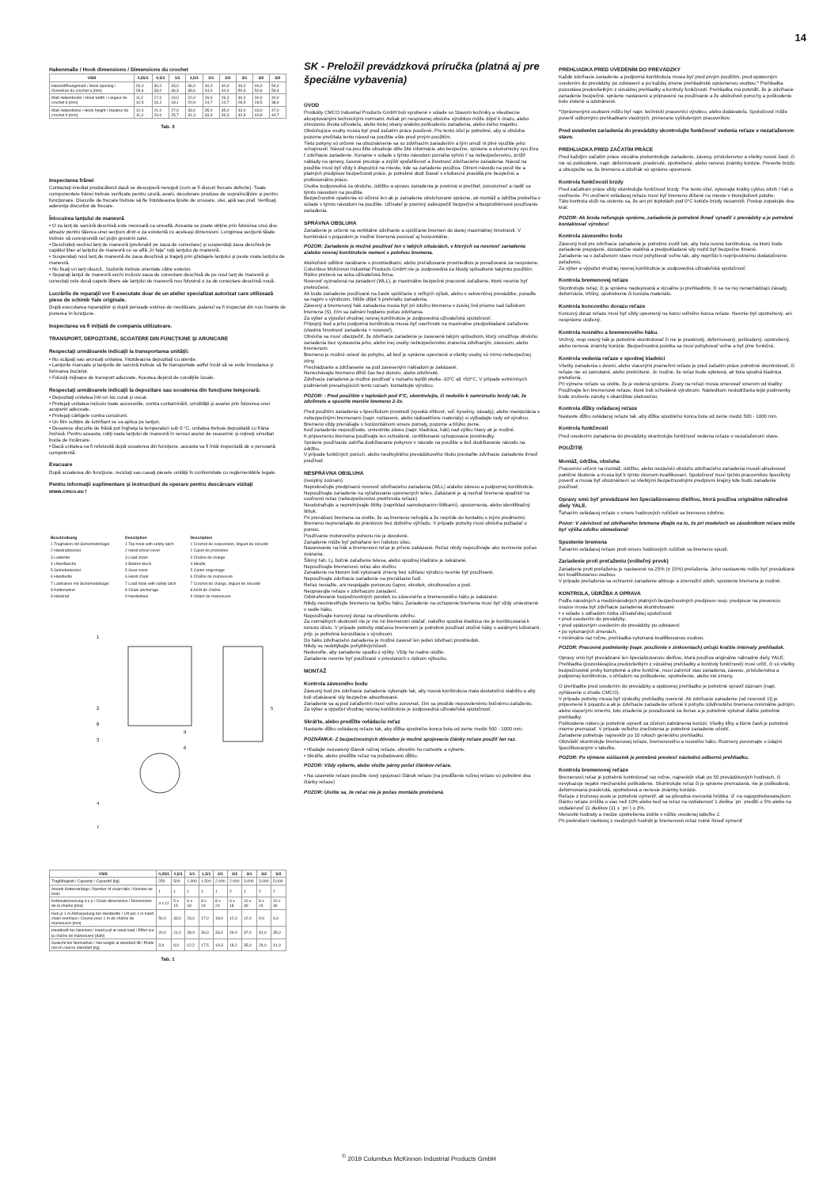14
Hakenmaße / Hook dimensions / Dimensions du crochet
| VSIII | 0,25/1 | 0,5/1 | 1/1 | 1,5/1 | 2/1 | 2/2 | 3/1 | 3/2 | 5/2 |
| --- | --- | --- | --- | --- | --- | --- | --- | --- | --- |
| Hakenöffnungsmaß / Hook opening / Ouverture du crochet a [mm] | 26,0 28,6 | 30,0 33,0 | 33,0 36,3 | 36,0 39,6 | 40,0 44,0 | 40,0 44,0 | 46,0 50,6 | 46,0 50,6 | 54,0 59,4 |
| Maß Hakenbreite / Hook width / Largeur du crochet b [mm] | 11,0 10,5 | 17,0 16,2 | 19,0 18,1 | 22,0 20,9 | 26,0 24,7 | 26,0 24,7 | 30,0 28,5 | 30,0 28,5 | 40,0 38,0 |
| Maß Hakendicke / Hook height / Hauteur du crochet h [mm] | 12,0 11,4 | 21,0 20,0 | 27,0 25,7 | 33,0 31,4 | 35,0 33,3 | 35,0 33,3 | 43,0 40,9 | 43,0 40,9 | 47,0 44,7 |
Tab. 3
Inspectarea frânei
Contactaţi imediat producătorul dacă se descoperă nereguli (cum ar fi discuri frecare defecte). Toate componentele frânei trebuie verificate pentru uzură, avarii, decolorare produse de supraîncălzire şi pentru funcţionare. Discurile de frecare trebuie să fie întotdeauna lipsite de unsoare, ulei, apă sau praf. Verificaţi aderenţa discurilor de frecare.
Înlocuirea lanţului de manevră
• O za lanţ de sarcină deschisă este necesară ca unealtă. Aceasta se poate obţine prin folosirea unui disc abraziv pentru tăierea unei secţiuni dintr-o za existentă cu aceleaşi dimensiuni. Lungimea secţiunii tăiate trebuie să corespundă cel puţin grosimii zalei.
• Deschideţi vechiul lanţ de manevră (preferabil pe zaua de conectare) şi suspendaţi zaua deschisă pe capătul liber al lanţului de manevră ce se află „în faţa" roţii lanţului de manevră.
• Suspendaţi noul lanţ de manevră de zaua deschisă şi trageţi prin ghidajele lanţului şi peste roata lanţului de manevră.
• Nu fixaţi un lanţ răsucit.. Sudurile trebuie orientate către exterior.
• Separaţi lanţul de manevră vechi inclusiv zaua de conectare deschisă de pe noul lanţ de manevră şi conectaţi cele două capete libere ale lanţului de manevră nou folosind o za de conectare deschisă nouă.
Lucrările de reparaţii vor fi executate doar de un atelier specializat autorizat care utilizează piese de schimb Yale originale.
După executarea reparaţiilor şi după perioade extinse de neutilizare, palanul va fi inspectat din nou înainte de punerea în funcţiune.
Inspectarea va fi iniţiată de compania utilizatoare.
TRANSPORT, DEPOZITARE, SCOATERE DIN FUNCŢIUNE ŞI ARUNCARE
Respectaţi următoarele indicaţii la transportarea unităţii:
• Nu scăpaţi sau aruncaţi unitatea, întotdeauna depozitaţi cu atenţie.
• Lanţurile manuale şi lanţurile de sarcină trebuie să fie transportate astfel încât să se evite înnodarea şi formarea buclelor.
• Folosiţi mijloace de transport adecvate. Acestea depind de condiţiile locale.
Respectaţi următoarele indicaţii la depozitare sau scoaterea din funcţiune temporară:
• Depozitaţi unitatea într-un loc curat şi uscat.
• Protejaţi unitatea inclusiv toate accesoriile, contra contaminării, umidităţii şi avariei prin folosirea unei acoperiri adecvate.
• Protejaţi cârligele contra coroziunii.
• Un film subţire de lubrifiant se va aplica pe lanţuri.
• Deoarece discurile de frână pot îngheţa la temperaturi sub 0 °C, unitatea trebuie depozitată cu frâna închisă. Pentru aceasta, rotiţi roata lanţului de manevră în sensul acelor de ceasornic şi reţineţi simultan bucla de încărcare.
• Dacă unitatea va fi refolosită după scoaterea din funcţiune, aceasta va fi întâi inspectată de o persoană competentă.
Evacuare
După scoaterea din funcţiune, reciclaţi sau casaţi piesele unităţii în conformitate cu reglementările legale.
Pentru informaţii suplimentare şi instrucţiuni de operare pentru descărcare vizitaţi www.cmco.eu !
| Beschreibung | Description | Description |
| --- | --- | --- |
| 1 Traghaken mit Sicherheitsbügel | 1 Top hook with safety latch | 1 Crochet de suspension, linguet de sécurité |
| 2 Handraddeckel | 2 Hand wheel cover | 2 Capot de protection |
| 3 Lastkette | 3 Load chain | 3 Chaîne de charge |
| 4 Unterflasche | 4 Bottom block | 4 Moufle |
| 5 Getriebedeckel | 5 Gear cover | 5 Carter engrenage |
| 6 Handkette | 6 Hand chain | 6 Chaîne de manoeuvre |
| 7 Lasthaken mit Sicherheitsbügel | 7 Load hook with safety latch | 7 Crochet de charge, linguet de sécurité |
| 8 Kettenanker | 8 Chain anchorage | 8 Arrêt de chaîne |
| 9 Handrad | 9 Handwheel | 9 Volant de manoeuvre |
1
2
8
3
4
7
9
6
5
| VSIII | 0,25/1 | 0,5/1 | 1/1 | 1,5/1 | 2/1 | 2/2 | 3/1 | 3/2 | 5/2 |
| --- | --- | --- | --- | --- | --- | --- | --- | --- | --- |
| Tragfähigkeit / Capacity / Capacité [kg] | 250 | 500 | 1.000 | 1.500 | 2.000 | 2.000 | 3.000 | 3.000 | 5.000 |
| Anzahl Kettenstränge / Number of chain falls / Nombre de brins | 1 | 1 | 1 | 1 | 1 | 2 | 1 | 2 | 2 |
| Kettenabmessung d x p / Chain dimensions / Dimensions de la chaîne [mm] | 4 x 12 | 5 x 15 | 6 x 18 | 8 x 24 | 8 x 24 | 6 x 18 | 10 x 30 | 8 x 24 | 10 x 30 |
| Hub je 1 m Abhaspelung der Handkette / Lift per 1 m hand chain overhaul / Course pour 1 m de chaîne de manoeuvre [mm] | 50,0 | 33,0 | 23,0 | 17,0 | 18,0 | 12,0 | 12,0 | 9,0 | 6,0 |
| Handkraft bei Nennlast / Hand pull at rated load / Effort sur la chaîne de manoeuvre [daN] | 20,0 | 21,0 | 28,0 | 30,0 | 33,0 | 29,0 | 37,0 | 31,0 | 35,0 |
| Gewicht bei Normalhub / Net weight at standard lift / Poids net en course standard [kg] | 3,9 | 9,0 | 12,2 | 17,5 | 19,3 | 18,2 | 35,0 | 29,0 | 41,0 |
Tab. 1
SK - Preložil prevádzková príručka (platná aj pre špeciálne vybavenia)
ÚVOD
Produkty CMCO Industrial Products GmbH boli vyrobené v súlade so Stavom techniky a všeobecne akceptovanými technickými normami. Avšak pri nesprávnej obsluhe výrobkov môže dôjsť k úrazu, alebo ohrozeniu života užívateľa, alebo tretej strany a/alebo poškodeniu zariadenia, alebo iného majetku.
Obsluhujúce osoby musia byť pred začatím práce poučené. Pre tento účel je potrebné, aby si obsluha pozorne prečítala tento návod na použitie ešte pred prvým použitím.
Tieto pokyny sú určené na oboznámenie sa so zdvíhacím zariadením a tým umož ní plné využitie jeho schopností. Návod na pou žitie obsahuje dôle žité informácie ako bezpečne, správne a ekonomicky vyu žíva ť zdvíhacie zariadenie. Konanie v súlade s týmto návodom pomáha vyhnú ť sa nebezpečenstvu, znížiť náklady na opravy, časové prestoje a zvýšiť spoľahlivosť a životnosť zdvíhacieho zariadenia. Návod na použitie musí byť vždy k dispozícii na mieste, kde sa zariadenie používa. Okrem návodu na použ itie a platných predpisov bezpečnosti práce, je potrebné dodr žiavať v ešobecné pravidlá pre bezpečnú a profesionálnu prácu.
Osoba zodpovedná za obsluhu, údržbu a opravu zariadenia je povinná si prečítať, porozumieť a riadiť sa týmto návodom na použitie.
Bezpečnostné opatrenia sú účinné len ak je zariadenie obsluhované správne, ak montáž a údržba prebehla v súlade s týmto návodom na použitie. Užívateľ je povinný zabezpečiť bezpečné a bezproblémové používanie zariadenia.
SPRÁVNA OBSLUHA
Zariadenie je určené na vertikálne zdvíhanie a spúšťanie bremien do danej maximálnej hmotnosti. V kombinácii s pojazdom je možné bremená posúvať aj horizontálne.
POZOR: Zariadenie je možné používať len v takých situáciách, v ktorých sa nosnosť zariadenia a/alebo nosnej konštrukcie nemení s polohou bremena.
Akékoľvek odlišné narábanie s prostriedkami, alebo preťažovanie prostriedkov je považované za nesprávne. Columbus McKinnon Industrial Products GmbH nie je zodpovedná za škody spôsobené takýmto použitím. Riziko preberá na seba užívateľská firma.
Nosnosť vyznačená na zariadení (WLL), je maximálne bezpečné pracovné zaťaženie, ktoré nesmie byť prekročené.
Ak bude zariadenie používané na časté spúšťanie z veľkých výšok, alebo v sekvenčnej prevádzke, poraďte sa najprv s výrobcom. Môže dôjsť k prehriatiu zariadenia.
Závesný a bremenový hák zariadenia musia byť pri zdvihu bremena v zvislej línii priamo nad ťažiskom bremena (S), čím sa zabráni hojdaniu počas zdvíhania.
Za výber a výpočet vhodnej nosnej konštrukcie je zodpovedná užívateľská spoločnosť.
Prípojný bod a jeho podporná konštrukcia musia byť navrhnuté na maximálne predpokladané zaťaženie (vlastná hmotnosť zariadenia + nosnosť).
Obsluha sa musí ubezpečiť, že zdvíhacie zariadenie je zavesené takým spôsobom, ktorý umožňuje obsluhu zariadenia bez vystavenia jeho, alebo inej osoby nebezpečenstvu zranenia zdvíhaným, závesom, alebo bremenom.
Bremeno je možné uviesť do pohybu, až keď je správne upevnené a všetky osoby sú mimo nebezpečnej zóny.
Prechádzanie a zdržiavanie sa pod zaveseným nákladom je zakázané.
Nenechávajte bremeno dlhší čas bez dozoru, alebo zdvihnuté.
Zdvíhacie zariadenie je možné používať v rozsahu teplôt okolia -10°C až +50°C. V prípade extrémnych podmienok presahujúcich tento rozsah, kontaktujte výrobcu.
POZOR: : Pred použitím v teplotách pod 0°C, skontrolujte, či nedošlo k zamrznutiu brzdy tak, že zdvihnete a spustíte menšie bremeno 2-3x.
Pred použitím zariadenia v špecifickom prostredí (vysoká vlhkosť, soľ, kyseliny, zásady), alebo manipulácia s nebezpečnými bremenami (napr. roztavené, alebo rádioaktívne materiály) si vyžiadajte rady od výrobcu.
Bremeno vždy prenášajte v horizontálnom smere pomaly, pozorne a blízko zeme.
Keď zariadenie nepoužívate, umiestnite záves (napr. kladnica, hák) nad výšku hlavy ak je možné.
K pripevneniu bremena používajte len schválené, certifikované uchopovacie prostriedky.
Správne používanie zahŕňa dodržiavanie pokynov v návode na použitie a tiež dodržiavanie návodu na údržbu.
V prípade funkčných porúch, alebo neobvyklého prevádzkového hluku prestaňte zdvíhacie zariadenie ihneď používať.
NESPRÁVNA OBSLUHA
(neúplný zoznam)
Neprekračujte predpísanú nosnosť zdvíhacieho zariadenia (WLL) a/alebo závesu a podpornej konštrukcie.
Nepoužívajte zariadenie na vyťahovanie upevnených telies. Zakázané je aj nechať bremená spadnúť na uvoľnenú reťaz (nebezpečenstvo pretrhnutia reťaze)
Neodstraňujte a neprekrývajte štítky (napríklad samolepiacimi štítkami), upozornenia, alebo identifikačný štítok.
Pri prenášaní bremena sa uistite, že sa bremeno nehojdá a že nepríde do kontaktu s inými predmetmi.
Bremeno neprenášajte do priestorov bez dobrého výhľadu. V prípade potreby musí obsluha požiadať o pomoc.
Používanie motorového pohonu nie je dovolené.
Zariadenie môže byť poháňané len ľudskou silou.
Navarovanie na hák a bremenovú reťaz je prísne zakázané. Reťaz nikdy nepoužívajte ako zemnenie počas zvárania.
Šikmý ťah, t.j. bočné zaťaženie telesa, alebo spodnej kladnice je zakázané.
Nepoužívajte bremenovú reťaz ako slučku.
Zariadenie na ktorom boli vykonané zmeny bez súhlasu výrobcu nesmie byť používané.
Nepoužívajte zdvíhacie zariadenie na prenášanie ľudí.
Reťaz neviažte, ani nespájajte pomocou čapov, skrutiek, skrutkovačov a pod.
Neopravujte reťaze v zdvíhacom zariadení.
Odstraňovanie bezpečnostných poistiek zo závesného a bremenového háku je zakázané.
Nikdy neumiestňujte bremeno na špičku háku. Zariadenie na uchopenie bremena musí byť vždy umiestnené v sedle háku.
Nepoužívajte koncový doraz na ohraničenie zdvihu.
Za normálnych okolností nie je mo né bremenom otáčať, nakoľko spodná kladnica nie je konštruovaná k tomuto účelu. V prípade potreby otáčania bremenom je potrebné používať otočné háky s axiálnymi ložiskami, príp. je potrebná konzultácia s výrobcom.
Do háku zdvíhacieho zariadenia je možné zavesiť len jeden zdvíhací prostriedok.
Nikdy sa nedotýkajte pohyblivýchčastí.
Nedovoľte, aby zariadenie spadlo z výšky. Vždy ho riadne uložte.
Zariadenie nesmie byť používané v priestoroch s rizikom výbuchu.
MONTÁŽ
Kontrola závesného bodu
Závesný bod pre zdvíhacie zariadenie vyberajte tak, aby nosná konštrukcia mala dostatočnú stabilitu a aby boli očakávané sily bezpečne absorbované.
Zariadenie sa aj pod zaťažením musí voľne zorovnať, čím sa predíde nepovolenému bočnému zaťaženiu.
Za výber a výpočet vhodnej nosnej konštrukcie je zodpovedná užívateľská spoločnosť.
Skráťte, alebo predĺžte ovládaciu reťaz
Nastavte dĺžku ovládacej reťaze tak, aby dĺžka spodného konca bola od zeme medzi 500 - 1000 mm.
POZNÁMKA: Z bezpečnostných dôvodov je možné spojovacie články reťaze použiť len raz.
• Hľadajte nezvarený článok ručnej reťaze, ohnutím ho roztvorte a vyberte.
• Skráťte, alebo predĺžte reťaz na požadovanú dĺžku.
POZOR: Vždy vyberte, alebo vložte párny počet článkov reťaze.
• Na uzavretie reťaze použite nový spojovací článok reťaze (na predĺženie ručnej reťaze sú potrebné dva články reťaze)
POZOR: Uistite sa, že reťaz nie je počas montáže pretočená.
PREHLIADKA PRED UVEDENÍM DO PREVÁDZKY
Každé zdvíhacie zariadenie a podporná konštrukcia musia byť pred prvým použitím, pred opätovným uvedením do prevádzky po odstavení a po každej zmene prehliadnuté oprávnenou osobou.* Prehliadka pozostáva predovšetkým z vizuálnej prehliadky a kontroly funkčnosti. Prehliadka má potvrdiť, že je zdvíhacie zariadenie bezpečné, správne nastavené a pripravené na používanie a že akékoľvek poruchy a poškodenie bolo zistené a odstránené.
*Oprávnenými osobami môžu byť napr. technickí pracovníci výrobcu, alebo dodávateľa. Spoločnosť môže poveriť odbornými prehliadkami vlastných, primerane vyškolených pracovníkov.
Pred uvedením zariadenia do prevádzky skontrolujte funkčnosť vedenia reťaze v nezaťaženom stave.
PREHLIADKA PRED ZAČATÍM PRÁCE
Pred každým začatím práce vizuálne prekontrolujte zariadenie, závesy, príslušenstvo a všetky nosné časti, či nie sú poškodené, napr. deformované, prasknuté, opotrebené, alebo nenesú známky korózie. Preverte brzdu a ubezpečte sa, že bremeno a zdvihák sú správne upevnené.
Kontrola funkčnosti brzdy
Pred začatkom práce vždy skontrolujte funkčnosť brzdy: Pre tento účel, vykonajte krátky cyklus zdvih / ťah a uvoľnenie. Pri uvoľnení ovládacej reťaze musí byť bremeno držané na mieste v ktorejkoľvek polohe.
Táto kontrola slúži na uistenie sa, že ani pri teplotách pod 0°C kotúče brzdy nezamrzli. Postup zopakujte dva krát.
POZOR: Ak brzda nefunguje správne, zariadenie je potrebné ihneď vyradiť z prevádzky a je potrebné kontaktovať výrobcu!
Kontrola závesného bodu
Závesný bod pre zdvíhacie zariadenie je potrebné zvoliť tak, aby bola nosná konštrukcia, na ktorú bude zariadenie prepojené, dostatočne stabilná a predpokladané sily mohli byť bezpečne tlmené.
Zariadenie sa v zaťaženom stave musí pohybovať voľne tak, aby nepríšlo k neprípustnému dodatočnému zaťaženiu.
Za výber a výpočet vhodnej nosnej konštrukcie je zodpovedná užívateľská spoločnosť.
Kontrola bremenovej reťaze
Skontrolujte reťaz, či je správne naolejovaná a vizuálne ju prehliadnite, či sa na nej nenachádzajú závady, deformácie, trhliny, opotrebenie či korózia materiálu.
Kontrola koncového dorazu reťaze
Koncový doraz reťaze musí byť vždy upevnený na konci voľného konca reťaze. Nesmie byť opotrebený, ani nesprávne uložený.
Kontrola nosného a bremenového háku.
Vrchný, resp nosný hák je potrebné skontrolovať či nie je prasknutý, deformovaný, poškodený, opotrebený, alebo nenesie známky korózie. Bezpečnostná poistka sa musí pohybovať voľne a byť plne funkčná.
Kontrola vedenia reťaze v spodnej kladnici
Všetky zariadenia s dvomi, alebo viacerými prameňmi reťaze je pred začatím práce potrebné skontrolovať, či reťaze nie sú zamotané, alebo prekrútené. Je možné, že reťaz bude spletená, ak bola spodná kladnica pretočená.
Pri výmene reťaze sa uistite, že je vedená správne. Zvary na reťazi musia smerovať smerom od kladky.
Používajte len bremenové reťaze, ktoré boli schválené výrobcom. Následkom nedodržania tejto podmienky bude zrušenie záruky s okamžitou platnosťou.
Kontrola dĺžky ovládacej reťaze
Nastavte dĺžku ovládacej reťaze tak, aby dĺžka spodného konca bola od zeme medzi 500 - 1000 mm.
Kontrola funkčnosti
Pred uvedením zariadenia do prevádzky skontrolujte funkčnosť vedenia reťaze v nezaťaženom stave.
POUŽITIE
Montáž, údržba, obsluha
Pracovníci určení na montáž, údržbu, alebo nezávislú obsluhu zdvíhacieho zariadenia museli absolvovať patričné školenie a musia byť k týmto úkonom kvalifikovaní. Spoločnosť musí týchto pracovníkov špecificky poveriť a musia byť oboznámení so všetkými bezpečnostnými predpismi krajiny kde budú zariadenie používať.
Opravy smú byť prevádzané len špecializovanou dielňou, ktorá používa originálne náhradné diely YALE.
Ťahaním ovládacej reťaze v smere hodinových ručičiek sa bremeno zdvihne.
Pozor: V závislosti od zdvíhaného bremena dbajte na to, že pri modeloch so zásobníkom reťaze môže byť výška zdvihu obmedzená!
Spustenie bremena
Ťahaním ovládacej reťaze proti smeru hodinových ručičiek sa bremeno spustí.
Zariadenie proti preťaženiu (voliteľný prvok)
Zariadenie proti preťaženiu je nastavené na 25% (± 15%) preťaženia. Jeho nastavenie môže byť prevádzané len kvalifikovanou osobou.
V prípade preťaženia sa ochranné zariadenie aktivuje a znemožní zdvih, spustenie bremena je možné.
KONTROLA, ÚDRŽBA A OPRAVA
Podľa národných a medzinárodných platných bezpečnostných predpisov resp. predpisov na prevenciu úrazov musia byť zdvíhacie zariadenia skontrolované:
• v súlade s odhadom rizika užívateľskej spoločnosti
• pred uvedením do prevádzky,
• pred opätovným uvedením do prevádzky po odstavení
• po vykonaných zmenách,
• minimálne raz ročne, prehliadka vykonaná kvalifikovanou osobou.
POZOR: Pracovné podmienky (napr. používnie v zinkovniach) určujú kratšie intervaly prehliadok.
Opravy smú byť prevádzané len špecializovanou dielňou, ktorá používa originálne náhradné diely YALE. Prehliadka (pozostávajúca predovšetkým z vizuálnej prehliadky a kontroly funkčnosti) musí určiť, či sú všetky bezpečnostné prvky kompletné a plne funkčné, musí zahrnúť stav zariadenia, závesu, príslušenstva a podpornej konštrukcie, s ohľadom na poškodenie, opotrebenie, alebo iné zmeny.
O prehliadke pred uvedením do prevádzky a opätovnej prehliadke je potrebné spraviť záznam (napr. vyhlásenie o zhode CMCO).
V prípade potreby musia byť výsledky prehliadky overené. Ak zdvíhacie zariadenie (od nosnosti 1t) je pripevnené k pojazdu a ak je zdvíhacie zariadenie určené k pohybu zdvihnutého bremena minimálne jedným, alebo viacerými smermi, toto zriadenie je považované za žeriav a je potrebné vykonať ďalšie potrebné prehliadky.
Poškodenie náteru je potrebné opraviť za účelom zabránenia korózii. Všetky kĺby a klzné časti je potrebné mierne premazať. V prípade veľkého znečistenia je potrebné zariadenie očistiť.
Zariadenie potrebuje najneskôr po 10 rokoch generálnu prehliadku.
Obzvlášť skontrolujte bremenovej reťaze, bremenového a nosného háku. Rozmery porovnajte s údajmi špecifikovanými v tabuľke.
POZOR: Po výmene súčiastok je potrebné previesť následnú odbornú prehliadku.
Kontrola bremenovej reťaze
Bremenovú reťaz je potrebné kontrolovať raz ročne, najneskôr však po 50 prevádzkových hodinách, či nevykazuje nejaké mechanické poškodenie. Skontrolujte reťaz či je správne premazaná, nie je poškodená, deformovaná prasknutá, opotrebená a nenesie známky korózie.
Reťaze z kruhovej ocele je potrebné vymeniť, ak sa pôvodná menovitá hrúbka ´d´ na najopotrebovanejšom článku reťaze znížila o viac než 10% alebo keď sa reťaz na vzdialenosť 1 dielika ´pn´ predĺži o 5% alebo na vzdialenosť 11 dielikov (11 x ´pn´) o 3%.
Menovité hodnoty a medze opotrebenia zistíte v nižšie uvedenej tabuľke 2.
Pri prekročení niektorej z medzných hodnôt je bremenovú reťaz nutné ihneď vymeniť
<sup>©</sup> 2019 Columbus McKinnon Industrial Products GmbH